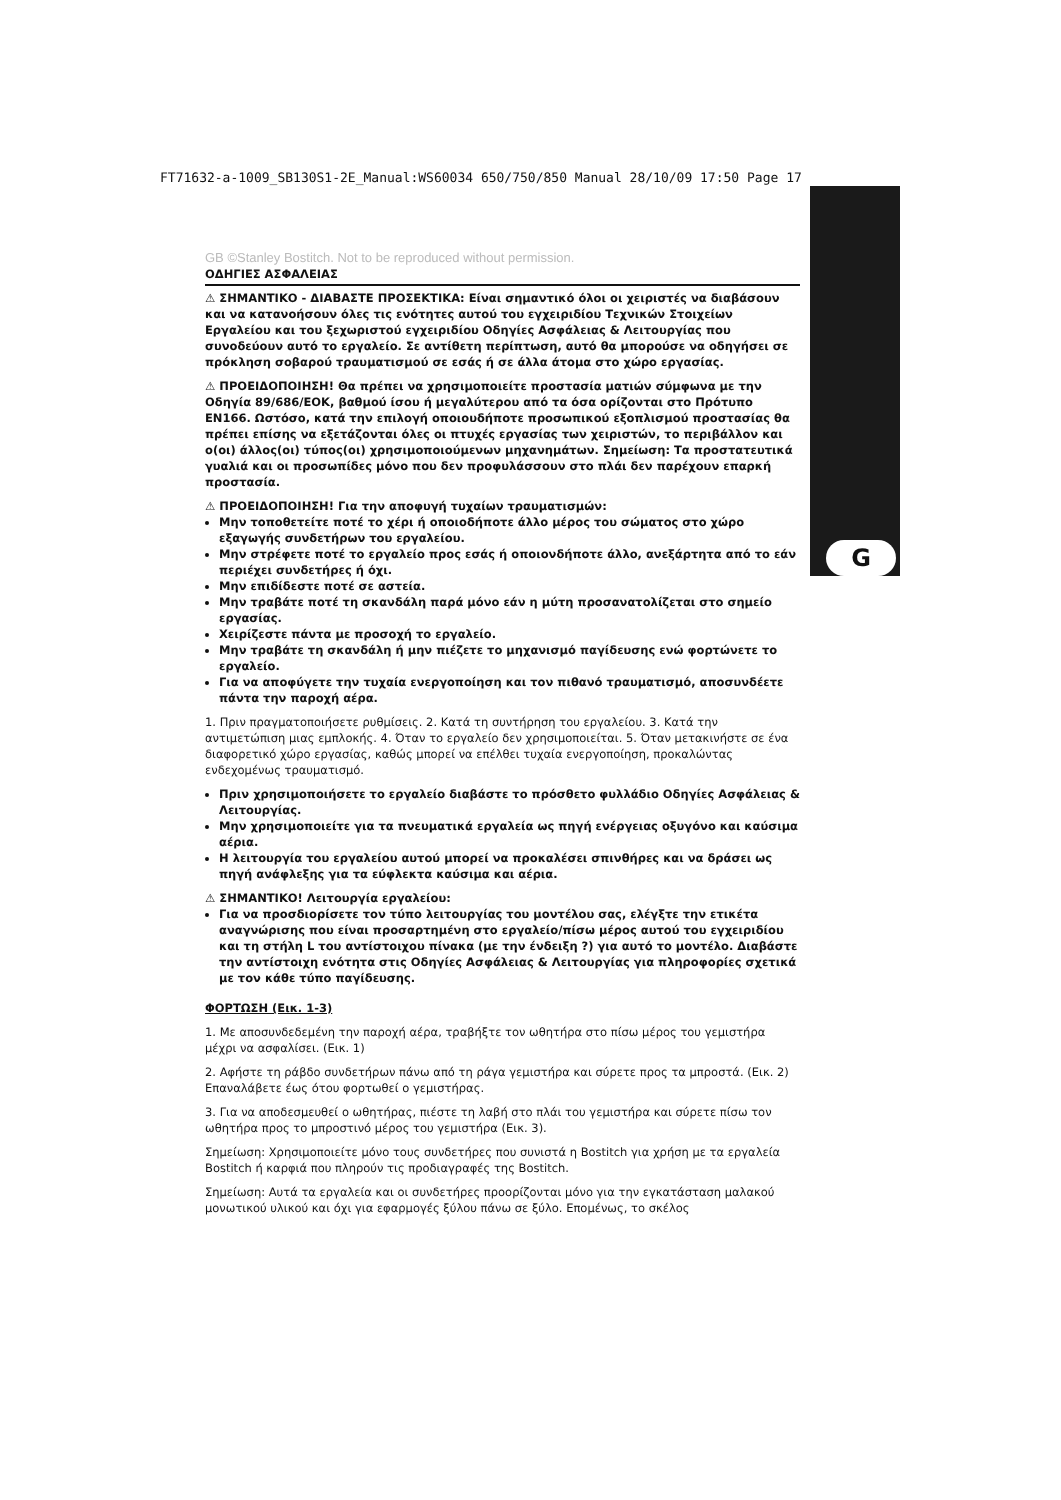FT71632-a-1009_SB130S1-2E_Manual:WS60034 650/750/850 Manual 28/10/09 17:50 Page 17
G
GB ©Stanley Bostitch. Not to be reproduced without permission.
ΟΔΗΓΙΕΣ ΑΣΦΑΛΕΙΑΣ
⚠ ΣΗΜΑΝΤΙΚΟ - ΔΙΑΒΑΣΤΕ ΠΡΟΣΕΚΤΙΚΑ: Είναι σημαντικό όλοι οι χειριστές να διαβάσουν και να κατανοήσουν όλες τις ενότητες αυτού του εγχειριδίου Τεχνικών Στοιχείων Εργαλείου και του ξεχωριστού εγχειριδίου Οδηγίες Ασφάλειας & Λειτουργίας που συνοδεύουν αυτό το εργαλείο. Σε αντίθετη περίπτωση, αυτό θα μπορούσε να οδηγήσει σε πρόκληση σοβαρού τραυματισμού σε εσάς ή σε άλλα άτομα στο χώρο εργασίας.
⚠ ΠΡΟΕΙΔΟΠΟΙΗΣΗ! Θα πρέπει να χρησιμοποιείτε προστασία ματιών σύμφωνα με την Οδηγία 89/686/ΕΟΚ, βαθμού ίσου ή μεγαλύτερου από τα όσα ορίζονται στο Πρότυπο EN166. Ωστόσο, κατά την επιλογή οποιουδήποτε προσωπικού εξοπλισμού προστασίας θα πρέπει επίσης να εξετάζονται όλες οι πτυχές εργασίας των χειριστών, το περιβάλλον και ο(οι) άλλος(οι) τύπος(οι) χρησιμοποιούμενων μηχανημάτων. Σημείωση: Τα προστατευτικά γυαλιά και οι προσωπίδες μόνο που δεν προφυλάσσουν στο πλάι δεν παρέχουν επαρκή προστασία.
⚠ ΠΡΟΕΙΔΟΠΟΙΗΣΗ! Για την αποφυγή τυχαίων τραυματισμών:
Μην τοποθετείτε ποτέ το χέρι ή οποιοδήποτε άλλο μέρος του σώματος στο χώρο εξαγωγής συνδετήρων του εργαλείου.
Μην στρέφετε ποτέ το εργαλείο προς εσάς ή οποιονδήποτε άλλο, ανεξάρτητα από το εάν περιέχει συνδετήρες ή όχι.
Μην επιδίδεστε ποτέ σε αστεία.
Μην τραβάτε ποτέ τη σκανδάλη παρά μόνο εάν η μύτη προσανατολίζεται στο σημείο εργασίας.
Χειρίζεστε πάντα με προσοχή το εργαλείο.
Μην τραβάτε τη σκανδάλη ή μην πιέζετε το μηχανισμό παγίδευσης ενώ φορτώνετε το εργαλείο.
Για να αποφύγετε την τυχαία ενεργοποίηση και τον πιθανό τραυματισμό, αποσυνδέετε πάντα την παροχή αέρα.
1. Πριν πραγματοποιήσετε ρυθμίσεις. 2. Κατά τη συντήρηση του εργαλείου. 3. Κατά την αντιμετώπιση μιας εμπλοκής. 4. Όταν το εργαλείο δεν χρησιμοποιείται. 5. Όταν μετακινήστε σε ένα διαφορετικό χώρο εργασίας, καθώς μπορεί να επέλθει τυχαία ενεργοποίηση, προκαλώντας ενδεχομένως τραυματισμό.
Πριν χρησιμοποιήσετε το εργαλείο διαβάστε το πρόσθετο φυλλάδιο Οδηγίες Ασφάλειας & Λειτουργίας.
Μην χρησιμοποιείτε για τα πνευματικά εργαλεία ως πηγή ενέργειας οξυγόνο και καύσιμα αέρια.
Η λειτουργία του εργαλείου αυτού μπορεί να προκαλέσει σπινθήρες και να δράσει ως πηγή ανάφλεξης για τα εύφλεκτα καύσιμα και αέρια.
⚠ ΣΗΜΑΝΤΙΚΟ! Λειτουργία εργαλείου:
Για να προσδιορίσετε τον τύπο λειτουργίας του μοντέλου σας, ελέγξτε την ετικέτα αναγνώρισης που είναι προσαρτημένη στο εργαλείο/πίσω μέρος αυτού του εγχειριδίου και τη στήλη L του αντίστοιχου πίνακα (με την ένδειξη ?) για αυτό το μοντέλο. Διαβάστε την αντίστοιχη ενότητα στις Οδηγίες Ασφάλειας & Λειτουργίας για πληροφορίες σχετικά με τον κάθε τύπο παγίδευσης.
ΦΟΡΤΩΣΗ (Εικ. 1-3)
1. Με αποσυνδεδεμένη την παροχή αέρα, τραβήξτε τον ωθητήρα στο πίσω μέρος του γεμιστήρα μέχρι να ασφαλίσει. (Εικ. 1)
2. Αφήστε τη ράβδο συνδετήρων πάνω από τη ράγα γεμιστήρα και σύρετε προς τα μπροστά. (Εικ. 2) Επαναλάβετε έως ότου φορτωθεί ο γεμιστήρας.
3. Για να αποδεσμευθεί ο ωθητήρας, πιέστε τη λαβή στο πλάι του γεμιστήρα και σύρετε πίσω τον ωθητήρα προς το μπροστινό μέρος του γεμιστήρα (Εικ. 3).
Σημείωση: Χρησιμοποιείτε μόνο τους συνδετήρες που συνιστά η Bostitch για χρήση με τα εργαλεία Bostitch ή καρφιά που πληρούν τις προδιαγραφές της Bostitch.
Σημείωση: Αυτά τα εργαλεία και οι συνδετήρες προορίζονται μόνο για την εγκατάσταση μαλακού μονωτικού υλικού και όχι για εφαρμογές ξύλου πάνω σε ξύλο. Επομένως, το σκέλος